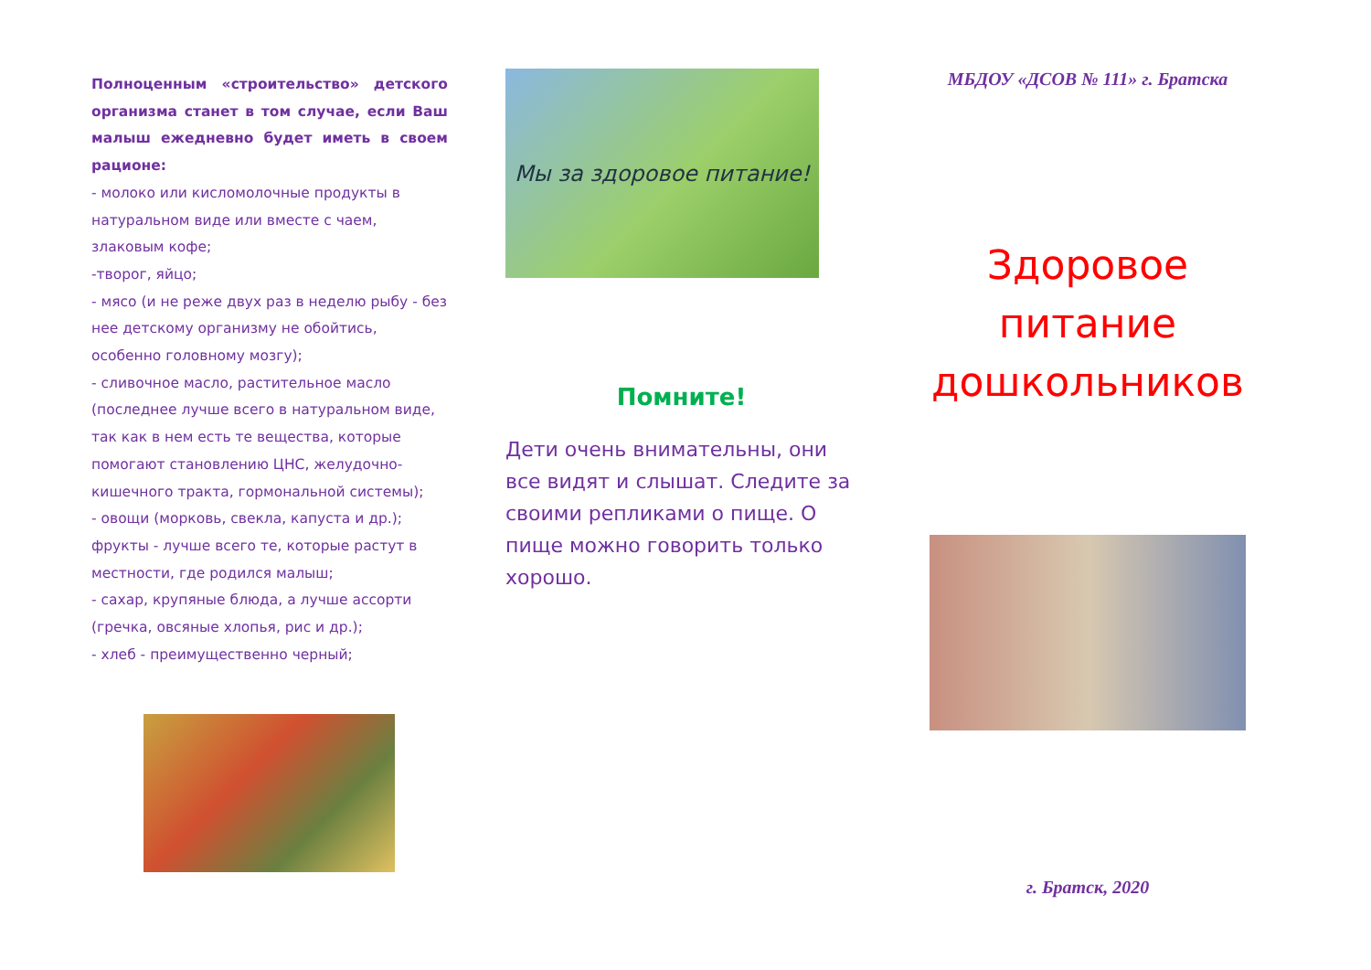Полноценным «строительство» детского организма станет в том случае, если Ваш малыш ежедневно будет иметь в своем рационе:
- молоко или кисломолочные продукты в натуральном виде или вместе с чаем, злаковым кофе;
-творог, яйцо;
- мясо (и не реже двух раз в неделю рыбу - без нее детскому организму не обойтись, особенно головному мозгу);
- сливочное масло, растительное масло (последнее лучше всего в натуральном виде, так как в нем есть те вещества, которые помогают становлению ЦНС, желудочно-кишечного тракта, гормональной системы);
- овощи (морковь, свекла, капуста и др.); фрукты - лучше всего те, которые растут в местности, где родился малыш;
- сахар, крупяные блюда, а лучше ассорти (гречка, овсяные хлопья, рис и др.);
- хлеб - преимущественно черный;
Мы за здоровое питание!
Помните!
Дети очень внимательны, они все видят и слышат. Следите за своими репликами о пище. О пище можно говорить только хорошо.
МБДОУ «ДСОВ № 111» г. Братска
Здоровое питание дошкольников
г. Братск, 2020